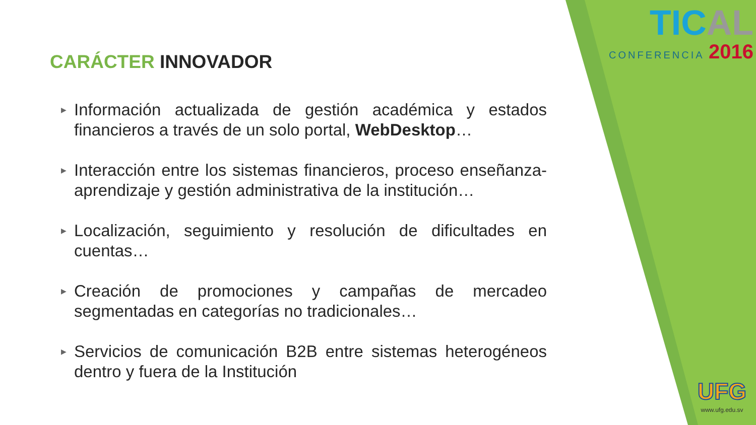TICAL
CONFERENCIA 2016
CARÁCTER INNOVADOR
▶ Información actualizada de gestión académica y estados financieros a través de un solo portal, WebDesktop…
▶ Interacción entre los sistemas financieros, proceso enseñanza-aprendizaje y gestión administrativa de la institución…
▶ Localización, seguimiento y resolución de dificultades en cuentas…
▶ Creación de promociones y campañas de mercadeo segmentadas en categorías no tradicionales…
▶ Servicios de comunicación B2B entre sistemas heterogéneos dentro y fuera de la Institución
UFG
www.ufg.edu.sv